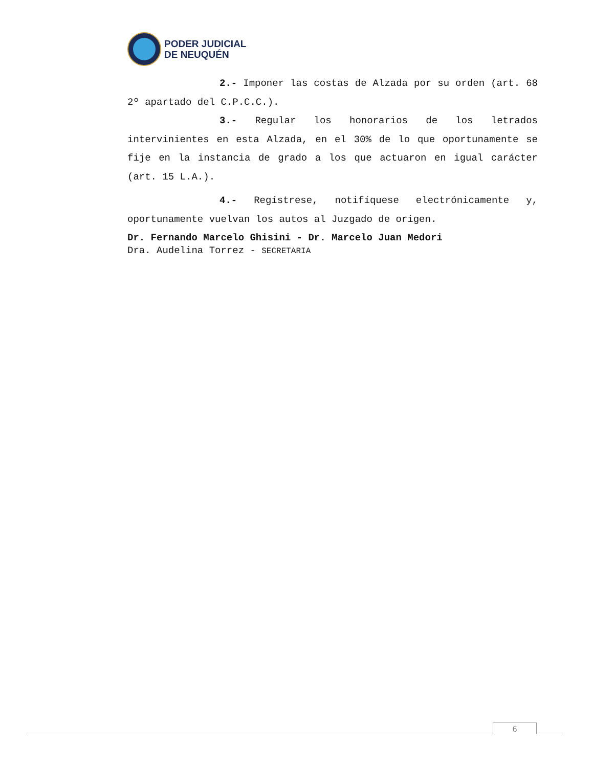PODER JUDICIAL
DE NEUQUÉN
2.- Imponer las costas de Alzada por su orden (art. 68 2º apartado del C.P.C.C.).
3.- Regular los honorarios de los letrados intervinientes en esta Alzada, en el 30% de lo que oportunamente se fije en la instancia de grado a los que actuaron en igual carácter (art. 15 L.A.).
4.- Regístrese, notifíquese electrónicamente y, oportunamente vuelvan los autos al Juzgado de origen.
Dr. Fernando Marcelo Ghisini - Dr. Marcelo Juan Medori
Dra. Audelina Torrez - SECRETARIA
6